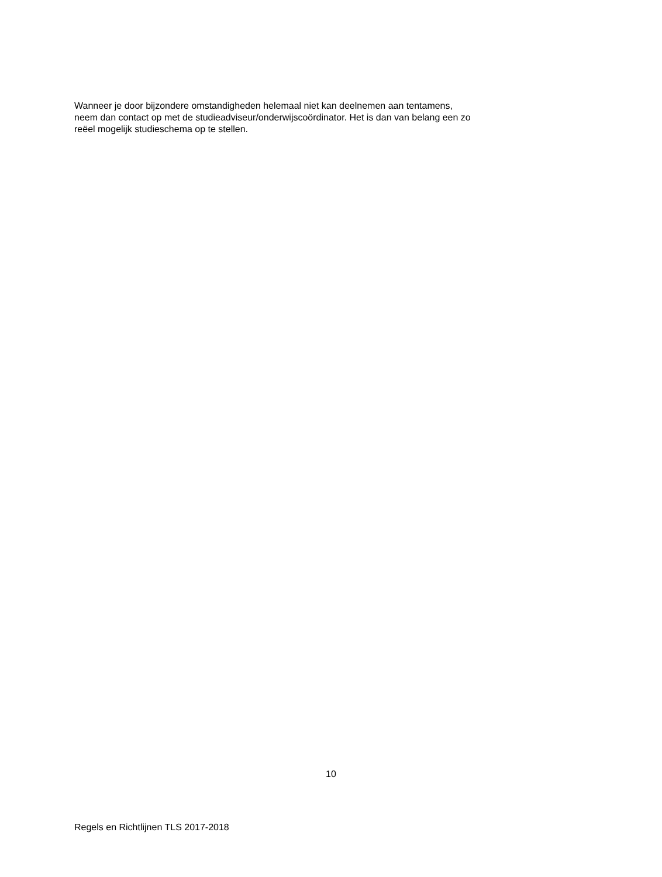Wanneer je door bijzondere omstandigheden helemaal niet kan deelnemen aan tentamens,
neem dan contact op met de studieadviseur/onderwijscoördinator. Het is dan van belang een zo
reëel mogelijk studieschema op te stellen.
10
Regels en Richtlijnen TLS 2017-2018